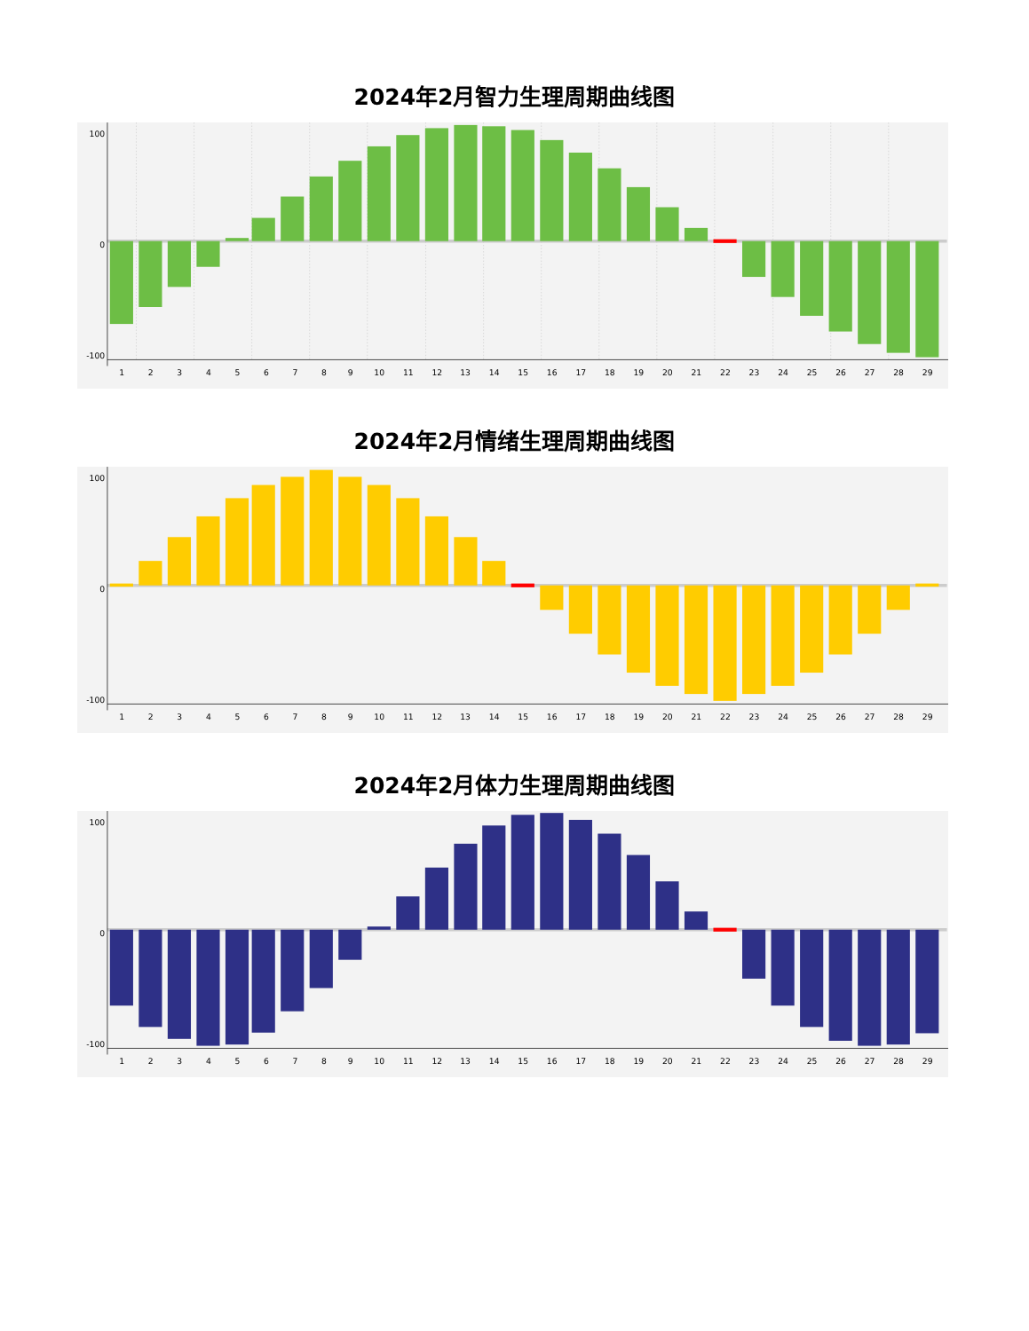2024年2月智力生理周期曲线图
100
0
-100
1
2
3
4
5
6
7
8
9
10
11
12
13
14
15
16
17
18
19
20
21
22
23
24
25
26
27
28
29
2024年2月情绪生理周期曲线图
100
0
-100
1
2
3
4
5
6
7
8
9
10
11
12
13
14
15
16
17
18
19
20
21
22
23
24
25
26
27
28
29
2024年2月体力生理周期曲线图
100
0
-100
1
2
3
4
5
6
7
8
9
10
11
12
13
14
15
16
17
18
19
20
21
22
23
24
25
26
27
28
29